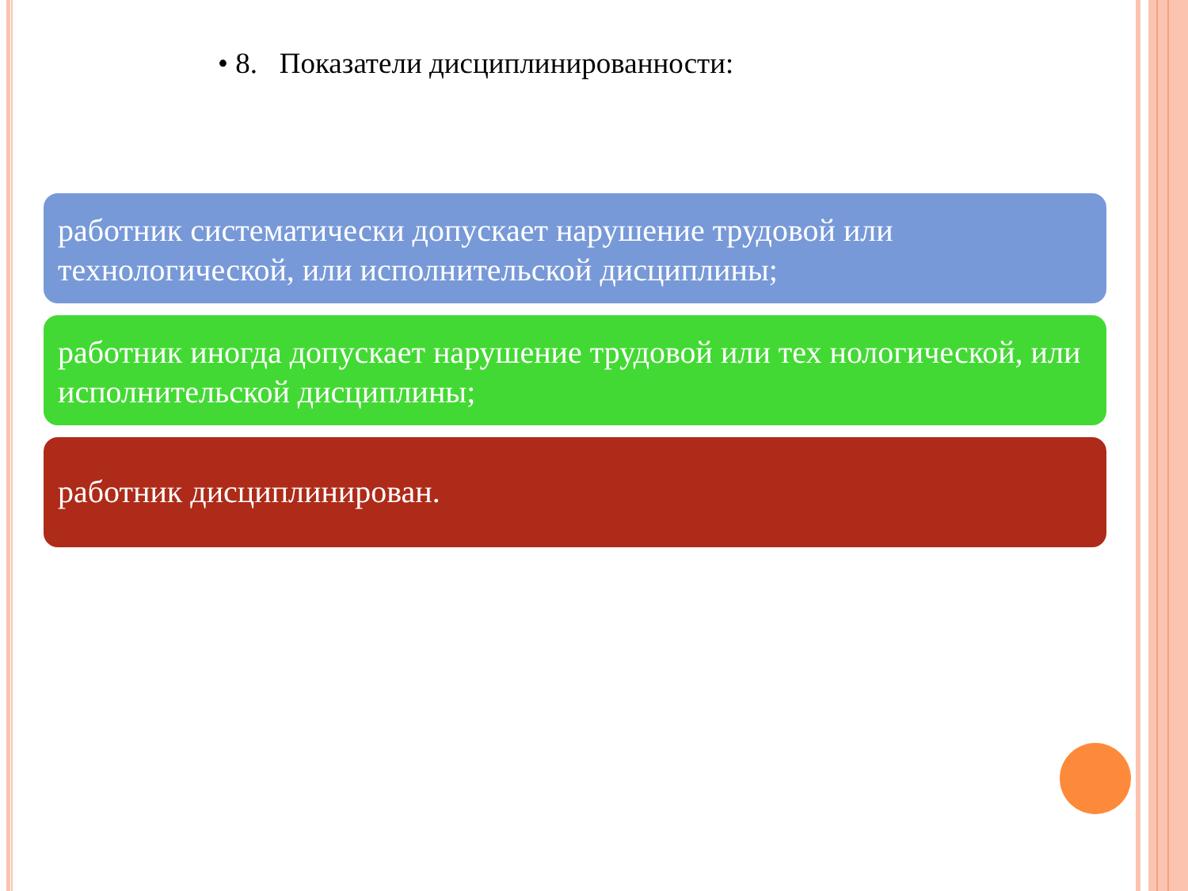• 8. Показатели дисциплинированности:
работник систематически допускает нарушение трудовой или технологической, или исполнительской дисциплины;
работник иногда допускает нарушение трудовой или тех нологической, или исполнительской дисциплины;
работник дисциплинирован.